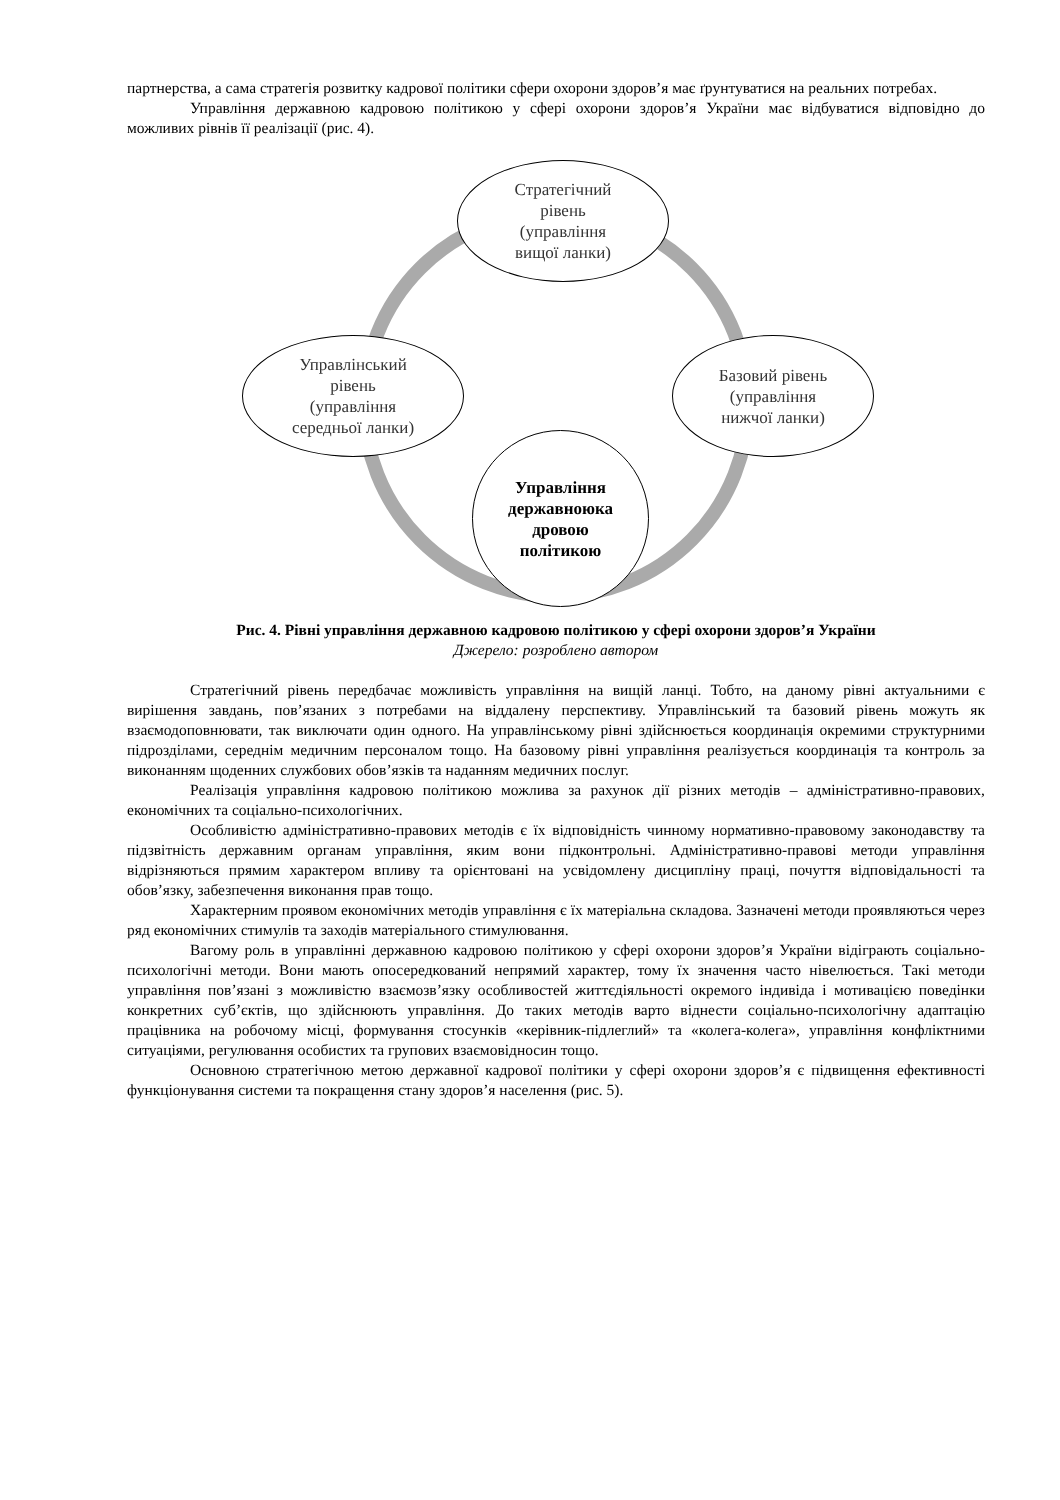партнерства, а сама стратегія розвитку кадрової політики сфери охорони здоров’я має ґрунтуватися на реальних потребах.
Управління державною кадровою політикою у сфері охорони здоров’я України має відбуватися відповідно до можливих рівнів її реалізації (рис. 4).
Стратегічний
рівень
(управління
вищої ланки)
Управлінський
рівень
(управління
середньої ланки)
Базовий рівень
(управління
нижчої ланки)
Управління
державноюка
дровою
політикою
Рис. 4. Рівні управління державною кадровою політикою у сфері охорони здоров’я України
Джерело: розроблено автором
Стратегічний рівень передбачає можливість управління на вищій ланці. Тобто, на даному рівні актуальними є вирішення завдань, пов’язаних з потребами на віддалену перспективу. Управлінський та базовий рівень можуть як взаємодоповнювати, так виключати один одного. На управлінському рівні здійснюється координація окремими структурними підрозділами, середнім медичним персоналом тощо. На базовому рівні управління реалізується координація та контроль за виконанням щоденних службових обов’язків та наданням медичних послуг.
Реалізація управління кадровою політикою можлива за рахунок дії різних методів – адміністративно-правових, економічних та соціально-психологічних.
Особливістю адміністративно-правових методів є їх відповідність чинному нормативно-правовому законодавству та підзвітність державним органам управління, яким вони підконтрольні. Адміністративно-правові методи управління відрізняються прямим характером впливу та орієнтовані на усвідомлену дисципліну праці, почуття відповідальності та обов’язку, забезпечення виконання прав тощо.
Характерним проявом економічних методів управління є їх матеріальна складова. Зазначені методи проявляються через ряд економічних стимулів та заходів матеріального стимулювання.
Вагому роль в управлінні державною кадровою політикою у сфері охорони здоров’я України відіграють соціально-психологічні методи. Вони мають опосередкований непрямий характер, тому їх значення часто нівелюється. Такі методи управління пов’язані з можливістю взаємозв’язку особливостей життєдіяльності окремого індивіда і мотивацією поведінки конкретних суб’єктів, що здійснюють управління. До таких методів варто віднести соціально-психологічну адаптацію працівника на робочому місці, формування стосунків «керівник-підлеглий» та «колега-колега», управління конфліктними ситуаціями, регулювання особистих та групових взаємовідносин тощо.
Основною стратегічною метою державної кадрової політики у сфері охорони здоров’я є підвищення ефективності функціонування системи та покращення стану здоров’я населення (рис. 5).